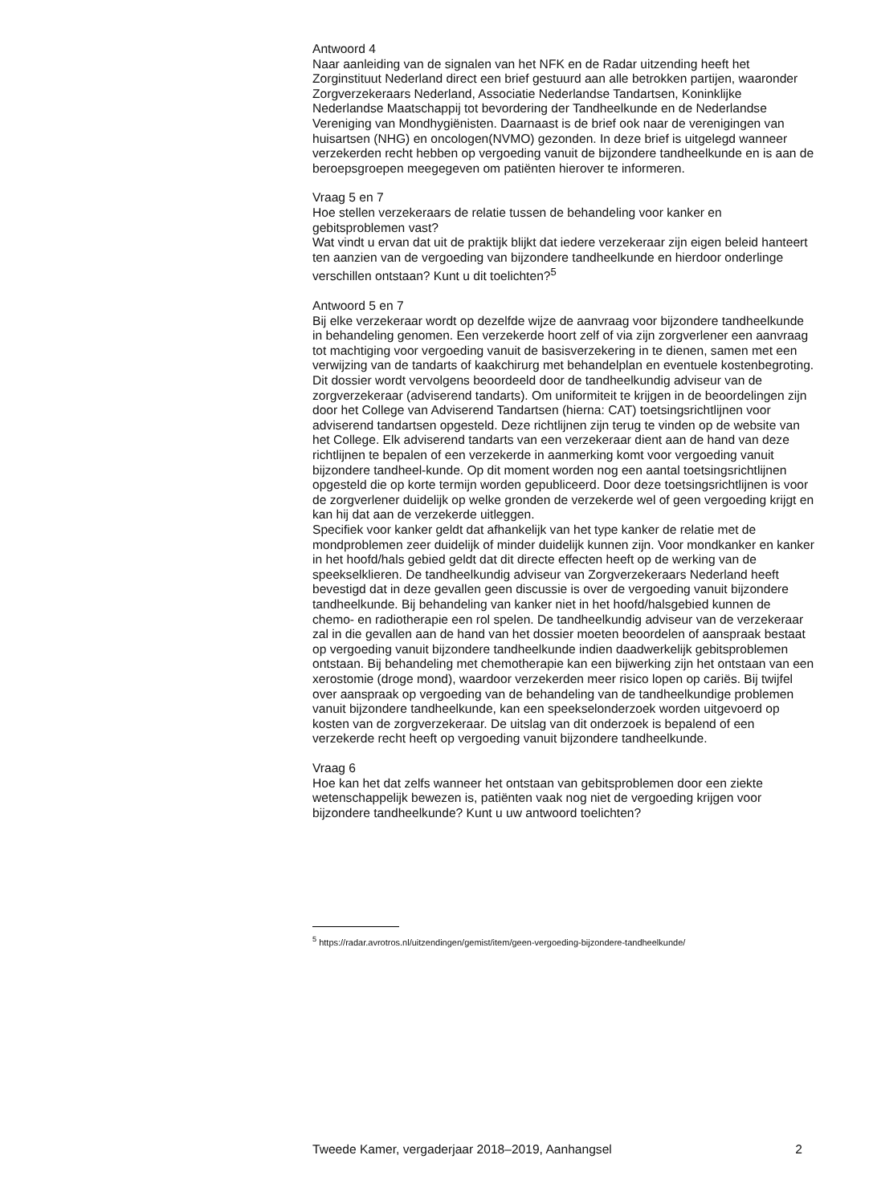Antwoord 4
Naar aanleiding van de signalen van het NFK en de Radar uitzending heeft het Zorginstituut Nederland direct een brief gestuurd aan alle betrokken partijen, waaronder Zorgverzekeraars Nederland, Associatie Nederlandse Tandartsen, Koninklijke Nederlandse Maatschappij tot bevordering der Tandheelkunde en de Nederlandse Vereniging van Mondhygiënisten. Daarnaast is de brief ook naar de verenigingen van huisartsen (NHG) en oncologen(NVMO) gezonden. In deze brief is uitgelegd wanneer verzekerden recht hebben op vergoeding vanuit de bijzondere tandheelkunde en is aan de beroepsgroepen meegegeven om patiënten hierover te informeren.
Vraag 5 en 7
Hoe stellen verzekeraars de relatie tussen de behandeling voor kanker en gebitsproblemen vast?
Wat vindt u ervan dat uit de praktijk blijkt dat iedere verzekeraar zijn eigen beleid hanteert ten aanzien van de vergoeding van bijzondere tandheelkunde en hierdoor onderlinge verschillen ontstaan? Kunt u dit toelichten?<sup>5</sup>
Antwoord 5 en 7
Bij elke verzekeraar wordt op dezelfde wijze de aanvraag voor bijzondere tandheelkunde in behandeling genomen. Een verzekerde hoort zelf of via zijn zorgverlener een aanvraag tot machtiging voor vergoeding vanuit de basisverzekering in te dienen, samen met een verwijzing van de tandarts of kaakchirurg met behandelplan en eventuele kostenbegroting. Dit dossier wordt vervolgens beoordeeld door de tandheelkundig adviseur van de zorgverzekeraar (adviserend tandarts). Om uniformiteit te krijgen in de beoordelingen zijn door het College van Adviserend Tandartsen (hierna: CAT) toetsingsrichtlijnen voor adviserend tandartsen opgesteld. Deze richtlijnen zijn terug te vinden op de website van het College. Elk adviserend tandarts van een verzekeraar dient aan de hand van deze richtlijnen te bepalen of een verzekerde in aanmerking komt voor vergoeding vanuit bijzondere tandheel-kunde. Op dit moment worden nog een aantal toetsingsrichtlijnen opgesteld die op korte termijn worden gepubliceerd. Door deze toetsingsrichtlijnen is voor de zorgverlener duidelijk op welke gronden de verzekerde wel of geen vergoeding krijgt en kan hij dat aan de verzekerde uitleggen.
Specifiek voor kanker geldt dat afhankelijk van het type kanker de relatie met de mondproblemen zeer duidelijk of minder duidelijk kunnen zijn. Voor mondkanker en kanker in het hoofd/hals gebied geldt dat dit directe effecten heeft op de werking van de speekselklieren. De tandheelkundig adviseur van Zorgverzekeraars Nederland heeft bevestigd dat in deze gevallen geen discussie is over de vergoeding vanuit bijzondere tandheelkunde. Bij behandeling van kanker niet in het hoofd/halsgebied kunnen de chemo- en radiotherapie een rol spelen. De tandheelkundig adviseur van de verzekeraar zal in die gevallen aan de hand van het dossier moeten beoordelen of aanspraak bestaat op vergoeding vanuit bijzondere tandheelkunde indien daadwerkelijk gebitsproblemen ontstaan. Bij behandeling met chemotherapie kan een bijwerking zijn het ontstaan van een xerostomie (droge mond), waardoor verzekerden meer risico lopen op cariës. Bij twijfel over aanspraak op vergoeding van de behandeling van de tandheelkundige problemen vanuit bijzondere tandheelkunde, kan een speekselonderzoek worden uitgevoerd op kosten van de zorgverzekeraar. De uitslag van dit onderzoek is bepalend of een verzekerde recht heeft op vergoeding vanuit bijzondere tandheelkunde.
Vraag 6
Hoe kan het dat zelfs wanneer het ontstaan van gebitsproblemen door een ziekte wetenschappelijk bewezen is, patiënten vaak nog niet de vergoeding krijgen voor bijzondere tandheelkunde? Kunt u uw antwoord toelichten?
<sup>5</sup> https://radar.avrotros.nl/uitzendingen/gemist/item/geen-vergoeding-bijzondere-tandheelkunde/
Tweede Kamer, vergaderjaar 2018–2019, Aanhangsel 2